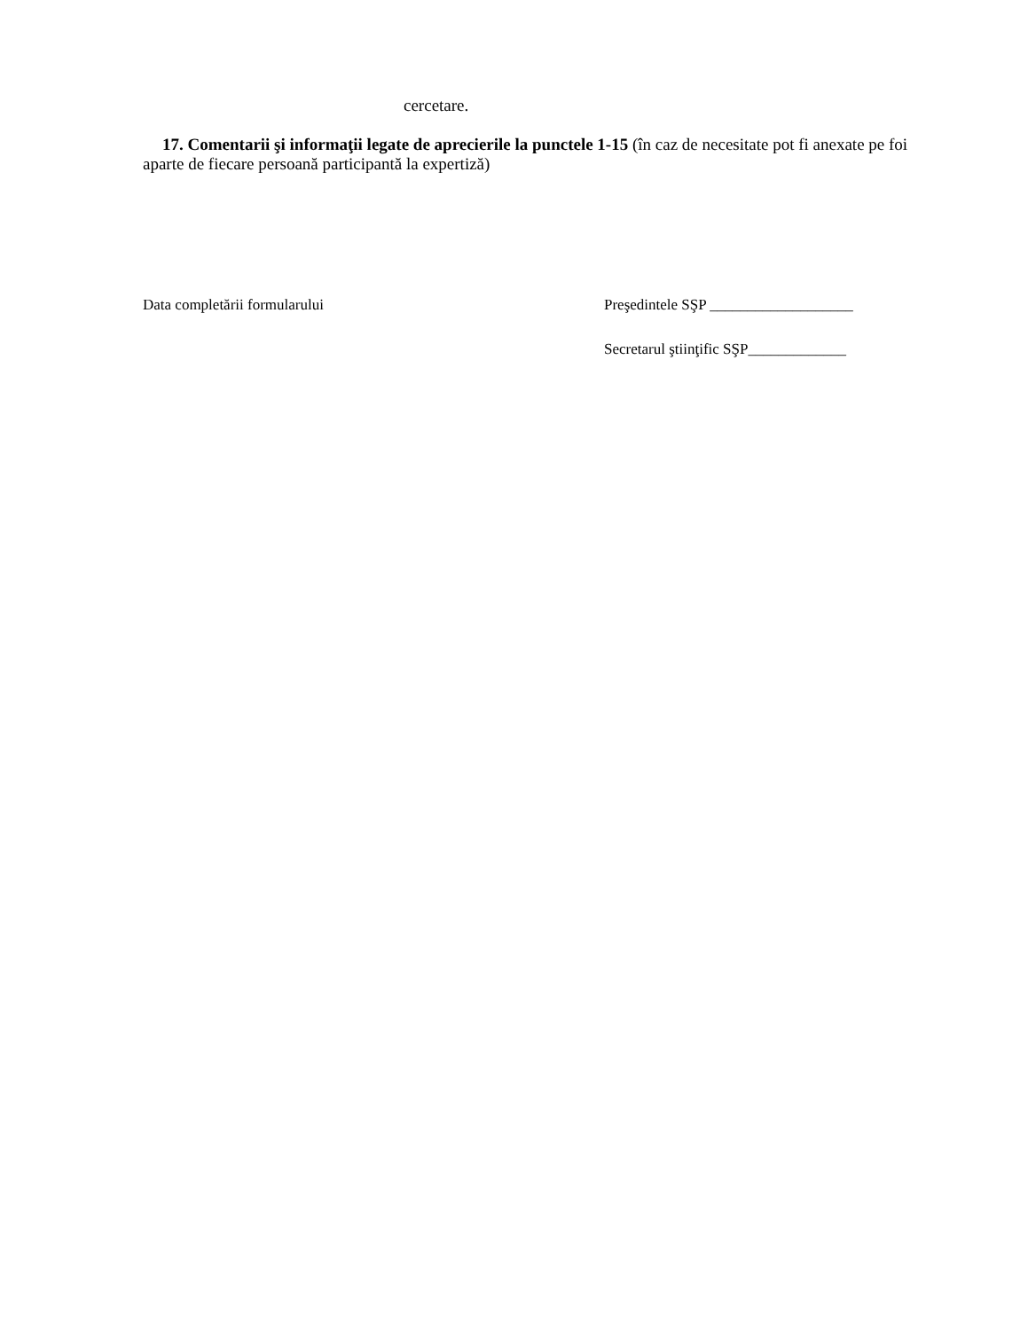cercetare.
17. Comentarii şi informaţii legate de aprecierile la punctele 1-15 (în caz de necesitate pot fi anexate pe foi aparte de fiecare persoană participantă la expertiză)
Data completării formularului Preşedintele SŞP ___________________
Secretarul ştiinţific SŞP_____________